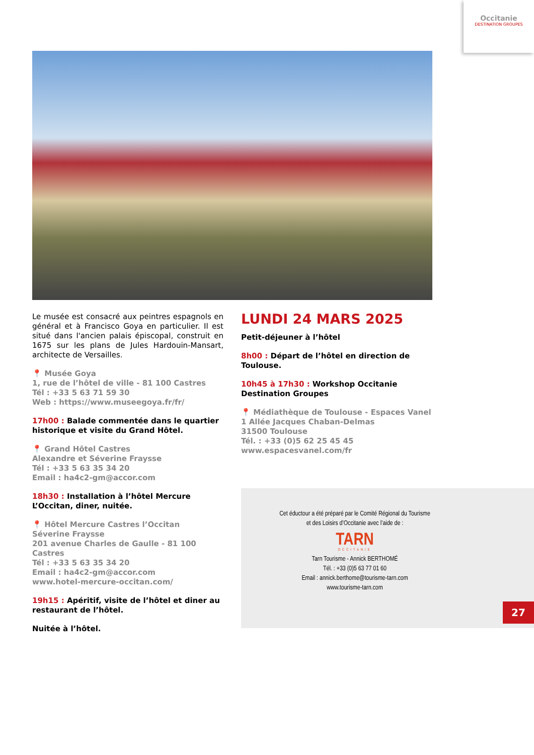Occitanie
DESTINATION GROUPES
Le musée est consacré aux peintres espagnols en général et à Francisco Goya en particulier. Il est situé dans l'ancien palais épiscopal, construit en 1675 sur les plans de Jules Hardouin-Mansart, architecte de Versailles.
📍 Musée Goya
1, rue de l’hôtel de ville - 81 100 Castres
Tél : +33 5 63 71 59 30
Web : https://www.museegoya.fr/fr/
17h00 : Balade commentée dans le quartier historique et visite du Grand Hôtel.
📍 Grand Hôtel Castres
Alexandre et Séverine Fraysse
Tél : +33 5 63 35 34 20
Email : ha4c2-gm@accor.com
18h30 : Installation à l’hôtel Mercure L’Occitan, diner, nuitée.
📍 Hôtel Mercure Castres l’Occitan
Séverine Fraysse
201 avenue Charles de Gaulle - 81 100 Castres
Tél : +33 5 63 35 34 20
Email : ha4c2-gm@accor.com
www.hotel-mercure-occitan.com/
19h15 : Apéritif, visite de l’hôtel et diner au restaurant de l’hôtel.
Nuitée à l’hôtel.
LUNDI 24 MARS 2025
Petit-déjeuner à l’hôtel
8h00 : Départ de l’hôtel en direction de Toulouse.
10h45 à 17h30 : Workshop Occitanie Destination Groupes
📍 Médiathèque de Toulouse - Espaces Vanel
1 Allée Jacques Chaban-Delmas
31500 Toulouse
Tél. : +33 (0)5 62 25 45 45
www.espacesvanel.com/fr
Cet éductour a été préparé par le Comité Régional du Tourisme
et des Loisirs d’Occitanie avec l’aide de :
TARN
OCCITANIE
Tarn Tourisme - Annick BERTHOMÉ
Tél. : +33 (0)5 63 77 01 60
Email : annick.berthome@tourisme-tarn.com
www.tourisme-tarn.com
27